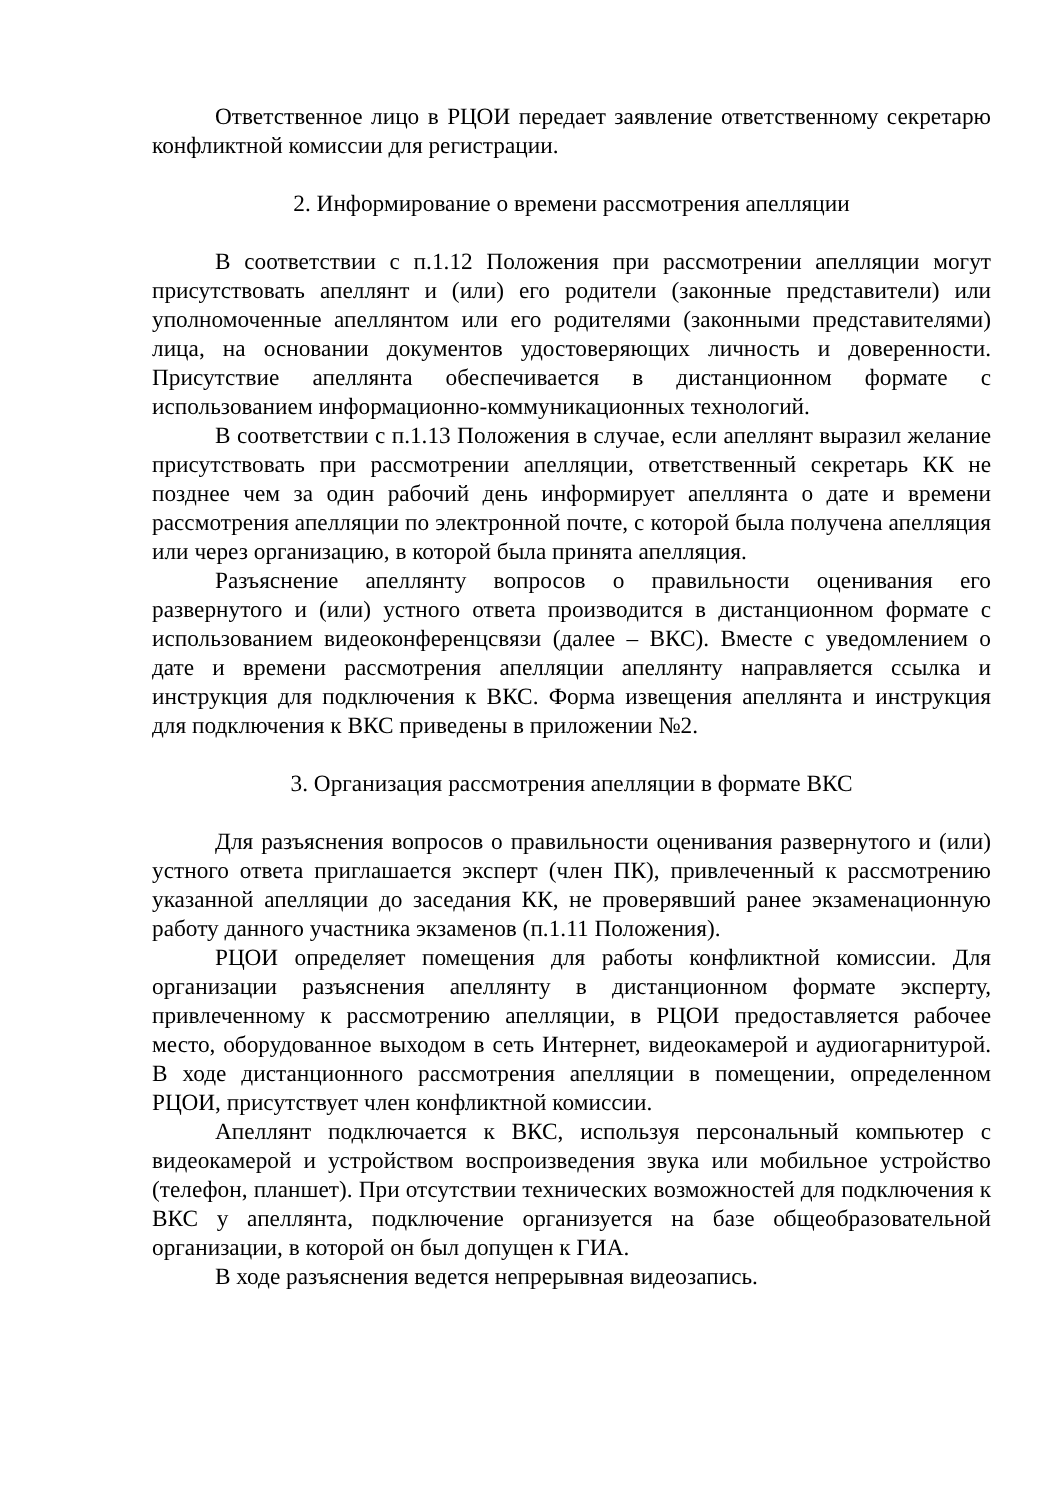Ответственное лицо в РЦОИ передает заявление ответственному секретарю конфликтной комиссии для регистрации.
2. Информирование о времени рассмотрения апелляции
В соответствии с п.1.12 Положения при рассмотрении апелляции могут присутствовать апеллянт и (или) его родители (законные представители) или уполномоченные апеллянтом или его родителями (законными представителями) лица, на основании документов удостоверяющих личность и доверенности. Присутствие апеллянта обеспечивается в дистанционном формате с использованием информационно-коммуникационных технологий.
В соответствии с п.1.13 Положения в случае, если апеллянт выразил желание присутствовать при рассмотрении апелляции, ответственный секретарь КК не позднее чем за один рабочий день информирует апеллянта о дате и времени рассмотрения апелляции по электронной почте, с которой была получена апелляция или через организацию, в которой была принята апелляция.
Разъяснение апеллянту вопросов о правильности оценивания его развернутого и (или) устного ответа производится в дистанционном формате с использованием видеоконференцсвязи (далее – ВКС). Вместе с уведомлением о дате и времени рассмотрения апелляции апеллянту направляется ссылка и инструкция для подключения к ВКС. Форма извещения апеллянта и инструкция для подключения к ВКС приведены в приложении №2.
3. Организация рассмотрения апелляции в формате ВКС
Для разъяснения вопросов о правильности оценивания развернутого и (или) устного ответа приглашается эксперт (член ПК), привлеченный к рассмотрению указанной апелляции до заседания КК, не проверявший ранее экзаменационную работу данного участника экзаменов (п.1.11 Положения).
РЦОИ определяет помещения для работы конфликтной комиссии. Для организации разъяснения апеллянту в дистанционном формате эксперту, привлеченному к рассмотрению апелляции, в РЦОИ предоставляется рабочее место, оборудованное выходом в сеть Интернет, видеокамерой и аудиогарнитурой. В ходе дистанционного рассмотрения апелляции в помещении, определенном РЦОИ, присутствует член конфликтной комиссии.
Апеллянт подключается к ВКС, используя персональный компьютер с видеокамерой и устройством воспроизведения звука или мобильное устройство (телефон, планшет). При отсутствии технических возможностей для подключения к ВКС у апеллянта, подключение организуется на базе общеобразовательной организации, в которой он был допущен к ГИА.
В ходе разъяснения ведется непрерывная видеозапись.